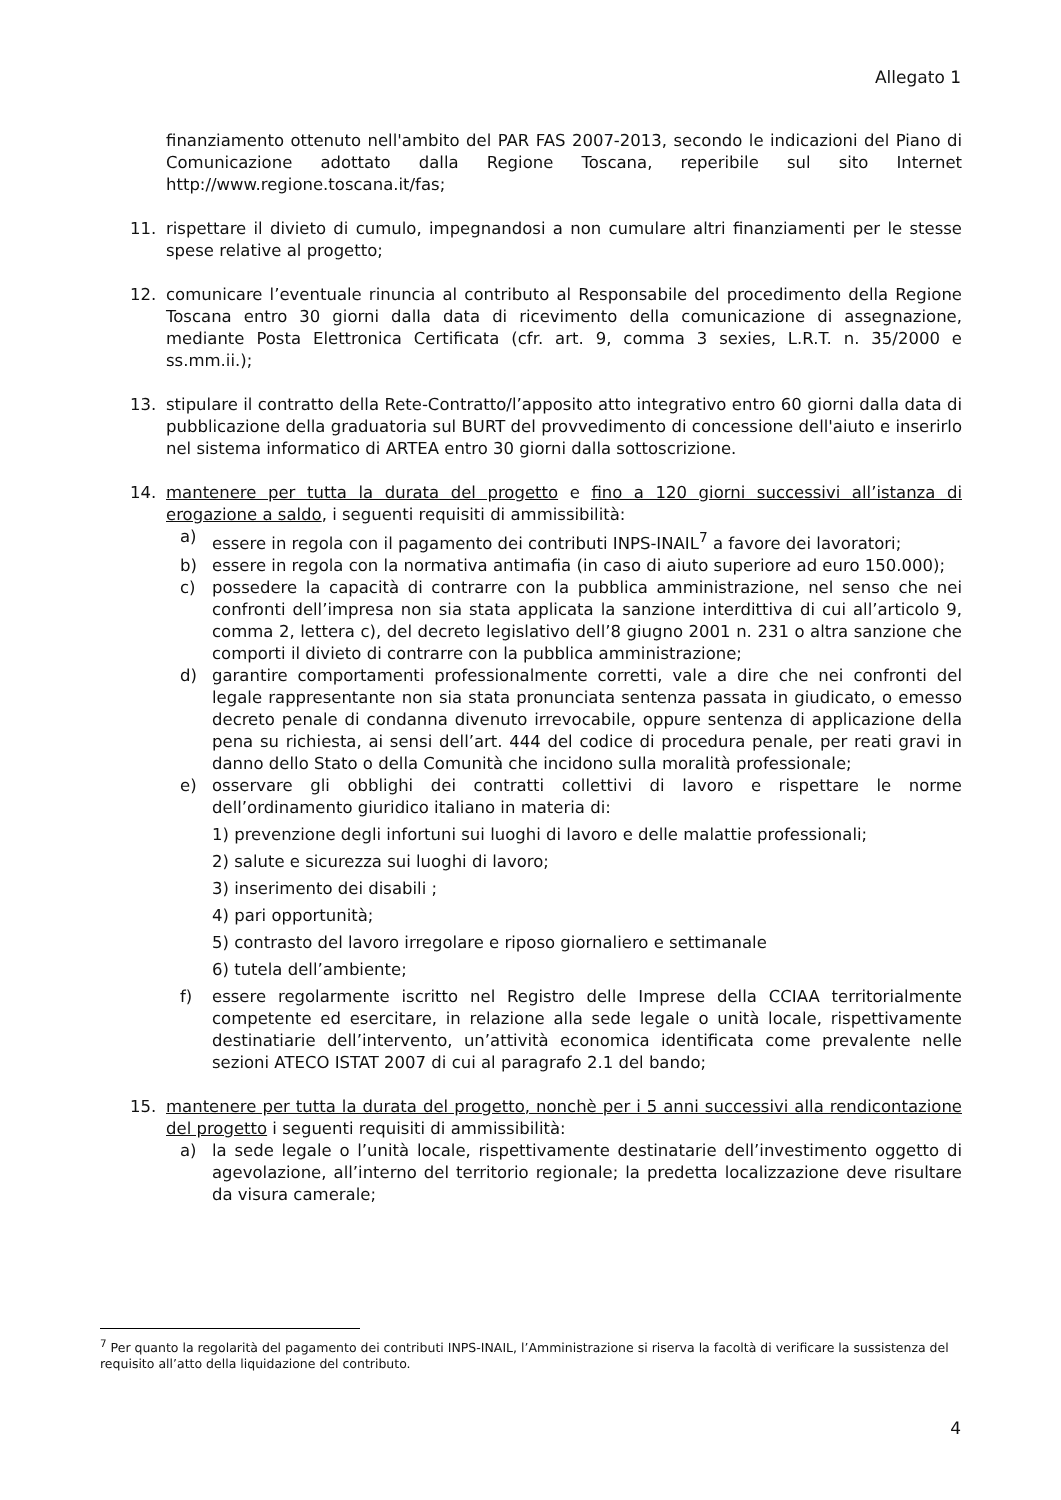Allegato 1
finanziamento ottenuto nell'ambito del PAR FAS 2007-2013, secondo le indicazioni del Piano di Comunicazione adottato dalla Regione Toscana, reperibile sul sito Internet http://www.regione.toscana.it/fas;
11. rispettare il divieto di cumulo, impegnandosi a non cumulare altri finanziamenti per le stesse spese relative al progetto;
12. comunicare l’eventuale rinuncia al contributo al Responsabile del procedimento della Regione Toscana entro 30 giorni dalla data di ricevimento della comunicazione di assegnazione, mediante Posta Elettronica Certificata (cfr. art. 9, comma 3 sexies, L.R.T. n. 35/2000 e ss.mm.ii.);
13. stipulare il contratto della Rete-Contratto/l’apposito atto integrativo entro 60 giorni dalla data di pubblicazione della graduatoria sul BURT del provvedimento di concessione dell'aiuto e inserirlo nel sistema informatico di ARTEA entro 30 giorni dalla sottoscrizione.
14. mantenere per tutta la durata del progetto e fino a 120 giorni successivi all’istanza di erogazione a saldo, i seguenti requisiti di ammissibilità:
a) essere in regola con il pagamento dei contributi INPS-INAIL<sup>7</sup> a favore dei lavoratori;
b) essere in regola con la normativa antimafia (in caso di aiuto superiore ad euro 150.000);
c) possedere la capacità di contrarre con la pubblica amministrazione, nel senso che nei confronti dell’impresa non sia stata applicata la sanzione interdittiva di cui all’articolo 9, comma 2, lettera c), del decreto legislativo dell’8 giugno 2001 n. 231 o altra sanzione che comporti il divieto di contrarre con la pubblica amministrazione;
d) garantire comportamenti professionalmente corretti, vale a dire che nei confronti del legale rappresentante non sia stata pronunciata sentenza passata in giudicato, o emesso decreto penale di condanna divenuto irrevocabile, oppure sentenza di applicazione della pena su richiesta, ai sensi dell’art. 444 del codice di procedura penale, per reati gravi in danno dello Stato o della Comunità che incidono sulla moralità professionale;
e) osservare gli obblighi dei contratti collettivi di lavoro e rispettare le norme dell’ordinamento giuridico italiano in materia di:
1) prevenzione degli infortuni sui luoghi di lavoro e delle malattie professionali;
2) salute e sicurezza sui luoghi di lavoro;
3) inserimento dei disabili ;
4) pari opportunità;
5) contrasto del lavoro irregolare e riposo giornaliero e settimanale
6) tutela dell’ambiente;
f) essere regolarmente iscritto nel Registro delle Imprese della CCIAA territorialmente competente ed esercitare, in relazione alla sede legale o unità locale, rispettivamente destinatiarie dell’intervento, un’attività economica identificata come prevalente nelle sezioni ATECO ISTAT 2007 di cui al paragrafo 2.1 del bando;
15. mantenere per tutta la durata del progetto, nonchè per i 5 anni successivi alla rendicontazione del progetto i seguenti requisiti di ammissibilità:
a) la sede legale o l’unità locale, rispettivamente destinatarie dell’investimento oggetto di agevolazione, all’interno del territorio regionale; la predetta localizzazione deve risultare da visura camerale;
<sup>7</sup> Per quanto la regolarità del pagamento dei contributi INPS-INAIL, l’Amministrazione si riserva la facoltà di verificare la sussistenza del requisito all’atto della liquidazione del contributo.
4